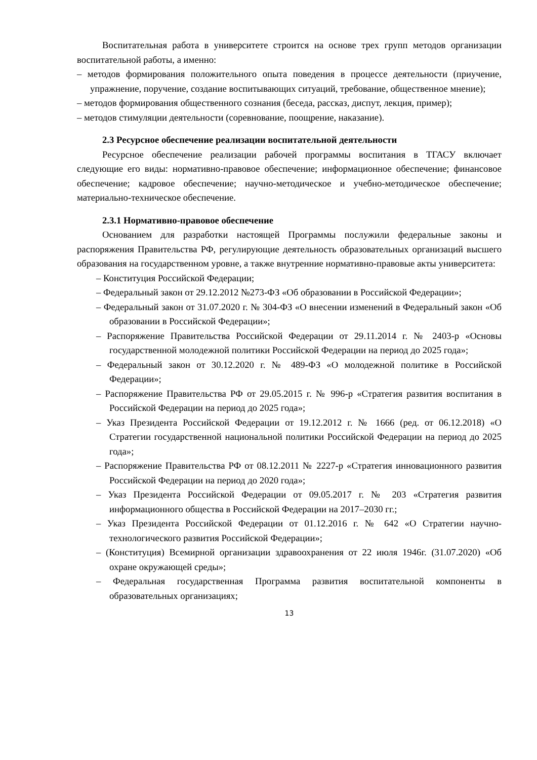Воспитательная работа в университете строится на основе трех групп методов организации воспитательной работы, а именно:
– методов формирования положительного опыта поведения в процессе деятельности (приучение, упражнение, поручение, создание воспитывающих ситуаций, требование, общественное мнение);
– методов формирования общественного сознания (беседа, рассказ, диспут, лекция, пример);
– методов стимуляции деятельности (соревнование, поощрение, наказание).
2.3 Ресурсное обеспечение реализации воспитательной деятельности
Ресурсное обеспечение реализации рабочей программы воспитания в ТГАСУ включает следующие его виды: нормативно-правовое обеспечение; информационное обеспечение; финансовое обеспечение; кадровое обеспечение; научно-методическое и учебно-методическое обеспечение; материально-техническое обеспечение.
2.3.1 Нормативно-правовое обеспечение
Основанием для разработки настоящей Программы послужили федеральные законы и распоряжения Правительства РФ, регулирующие деятельность образовательных организаций высшего образования на государственном уровне, а также внутренние нормативно-правовые акты университета:
– Конституция Российской Федерации;
– Федеральный закон от 29.12.2012 №273-ФЗ «Об образовании в Российской Федерации»;
– Федеральный закон от 31.07.2020 г. № 304-ФЗ «О внесении изменений в Федеральный закон «Об образовании в Российской Федерации»;
– Распоряжение Правительства Российской Федерации от 29.11.2014 г. № 2403-р «Основы государственной молодежной политики Российской Федерации на период до 2025 года»;
– Федеральный закон от 30.12.2020 г. № 489-ФЗ «О молодежной политике в Российской Федерации»;
– Распоряжение Правительства РФ от 29.05.2015 г. № 996-р «Стратегия развития воспитания в Российской Федерации на период до 2025 года»;
– Указ Президента Российской Федерации от 19.12.2012 г. № 1666 (ред. от 06.12.2018) «О Стратегии государственной национальной политики Российской Федерации на период до 2025 года»;
– Распоряжение Правительства РФ от 08.12.2011 № 2227-р «Стратегия инновационного развития Российской Федерации на период до 2020 года»;
– Указ Президента Российской Федерации от 09.05.2017 г. № 203 «Стратегия развития информационного общества в Российской Федерации на 2017–2030 гг.;
– Указ Президента Российской Федерации от 01.12.2016 г. № 642 «О Стратегии научно-технологического развития Российской Федерации»;
– (Конституция) Всемирной организации здравоохранения от 22 июля 1946г. (31.07.2020) «Об охране окружающей среды»;
– Федеральная государственная Программа развития воспитательной компоненты в образовательных организациях;
13